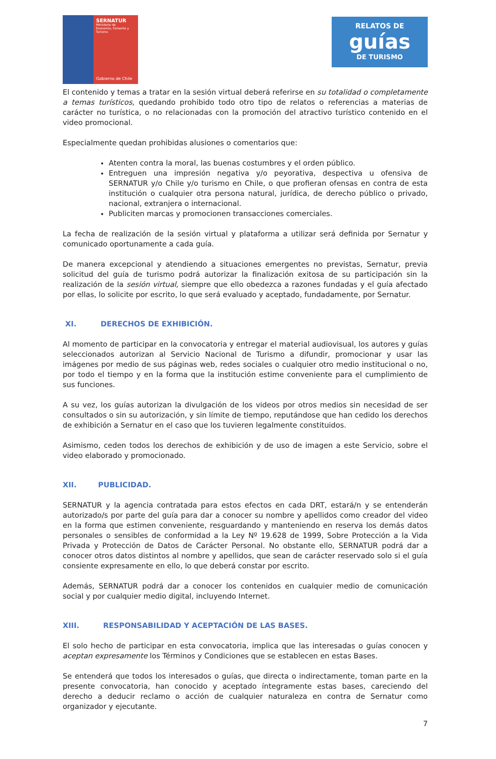SERNATUR
Ministerio de
Economía, Fomento y
Turismo
Gobierno de Chile
RELATOS DE
guías
DE TURISMO
El contenido y temas a tratar en la sesión virtual deberá referirse en su totalidad o completamente a temas turísticos, quedando prohibido todo otro tipo de relatos o referencias a materias de carácter no turística, o no relacionadas con la promoción del atractivo turístico contenido en el video promocional.
Especialmente quedan prohibidas alusiones o comentarios que:
Atenten contra la moral, las buenas costumbres y el orden público.
Entreguen una impresión negativa y/o peyorativa, despectiva u ofensiva de SERNATUR y/o Chile y/o turismo en Chile, o que profieran ofensas en contra de esta institución o cualquier otra persona natural, jurídica, de derecho público o privado, nacional, extranjera o internacional.
Publiciten marcas y promocionen transacciones comerciales.
La fecha de realización de la sesión virtual y plataforma a utilizar será definida por Sernatur y comunicado oportunamente a cada guía.
De manera excepcional y atendiendo a situaciones emergentes no previstas, Sernatur, previa solicitud del guía de turismo podrá autorizar la finalización exitosa de su participación sin la realización de la sesión virtual, siempre que ello obedezca a razones fundadas y el guía afectado por ellas, lo solicite por escrito, lo que será evaluado y aceptado, fundadamente, por Sernatur.
XI. DERECHOS DE EXHIBICIÓN.
Al momento de participar en la convocatoria y entregar el material audiovisual, los autores y guías seleccionados autorizan al Servicio Nacional de Turismo a difundir, promocionar y usar las imágenes por medio de sus páginas web, redes sociales o cualquier otro medio institucional o no, por todo el tiempo y en la forma que la institución estime conveniente para el cumplimiento de sus funciones.
A su vez, los guías autorizan la divulgación de los videos por otros medios sin necesidad de ser consultados o sin su autorización, y sin límite de tiempo, reputándose que han cedido los derechos de exhibición a Sernatur en el caso que los tuvieren legalmente constituidos.
Asimismo, ceden todos los derechos de exhibición y de uso de imagen a este Servicio, sobre el video elaborado y promocionado.
XII. PUBLICIDAD.
SERNATUR y la agencia contratada para estos efectos en cada DRT, estará/n y se entenderán autorizado/s por parte del guía para dar a conocer su nombre y apellidos como creador del video en la forma que estimen conveniente, resguardando y manteniendo en reserva los demás datos personales o sensibles de conformidad a la Ley Nº 19.628 de 1999, Sobre Protección a la Vida Privada y Protección de Datos de Carácter Personal. No obstante ello, SERNATUR podrá dar a conocer otros datos distintos al nombre y apellidos, que sean de carácter reservado solo si el guía consiente expresamente en ello, lo que deberá constar por escrito.
Además, SERNATUR podrá dar a conocer los contenidos en cualquier medio de comunicación social y por cualquier medio digital, incluyendo Internet.
XIII. RESPONSABILIDAD Y ACEPTACIÓN DE LAS BASES.
El solo hecho de participar en esta convocatoria, implica que las interesadas o guías conocen y aceptan expresamente los Términos y Condiciones que se establecen en estas Bases.
Se entenderá que todos los interesados o guías, que directa o indirectamente, toman parte en la presente convocatoria, han conocido y aceptado íntegramente estas bases, careciendo del derecho a deducir reclamo o acción de cualquier naturaleza en contra de Sernatur como organizador y ejecutante.
7